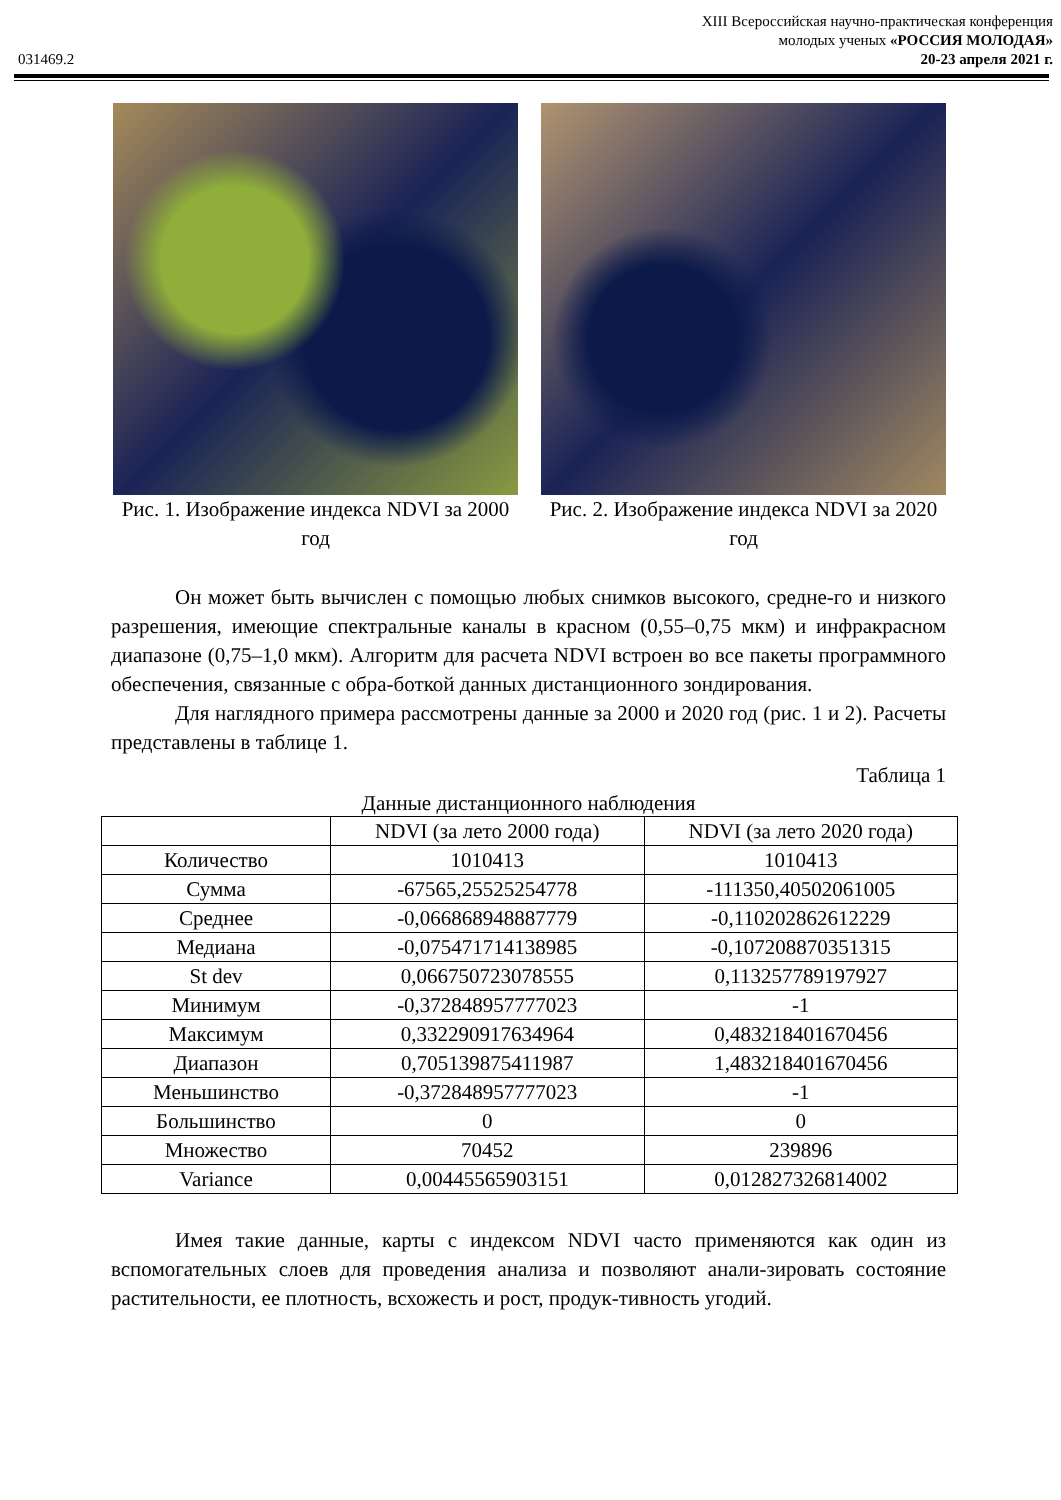XIII Всероссийская научно-практическая конференция
молодых ученых «РОССИЯ МОЛОДАЯ»
031469.2 20-23 апреля 2021 г.
Рис. 1. Изображение индекса NDVI за 2000 год
Рис. 2. Изображение индекса NDVI за 2020 год
Он может быть вычислен с помощью любых снимков высокого, средне-го и низкого разрешения, имеющие спектральные каналы в красном (0,55–0,75 мкм) и инфракрасном диапазоне (0,75–1,0 мкм). Алгоритм для расчета NDVI встроен во все пакеты программного обеспечения, связанные с обра-боткой данных дистанционного зондирования.
Для наглядного примера рассмотрены данные за 2000 и 2020 год (рис. 1 и 2). Расчеты представлены в таблице 1.
Таблица 1
Данные дистанционного наблюдения
| | NDVI (за лето 2000 года) | NDVI (за лето 2020 года) |
| --- | --- | --- |
| Количество | 1010413 | 1010413 |
| Сумма | -67565,25525254778 | -111350,40502061005 |
| Среднее | -0,066868948887779 | -0,110202862612229 |
| Медиана | -0,075471714138985 | -0,107208870351315 |
| St dev | 0,066750723078555 | 0,113257789197927 |
| Минимум | -0,372848957777023 | -1 |
| Максимум | 0,332290917634964 | 0,483218401670456 |
| Диапазон | 0,705139875411987 | 1,483218401670456 |
| Меньшинство | -0,372848957777023 | -1 |
| Большинство | 0 | 0 |
| Множество | 70452 | 239896 |
| Variance | 0,00445565903151 | 0,012827326814002 |
Имея такие данные, карты с индексом NDVI часто применяются как один из вспомогательных слоев для проведения анализа и позволяют анали-зировать состояние растительности, ее плотность, всхожесть и рост, продук-тивность угодий.